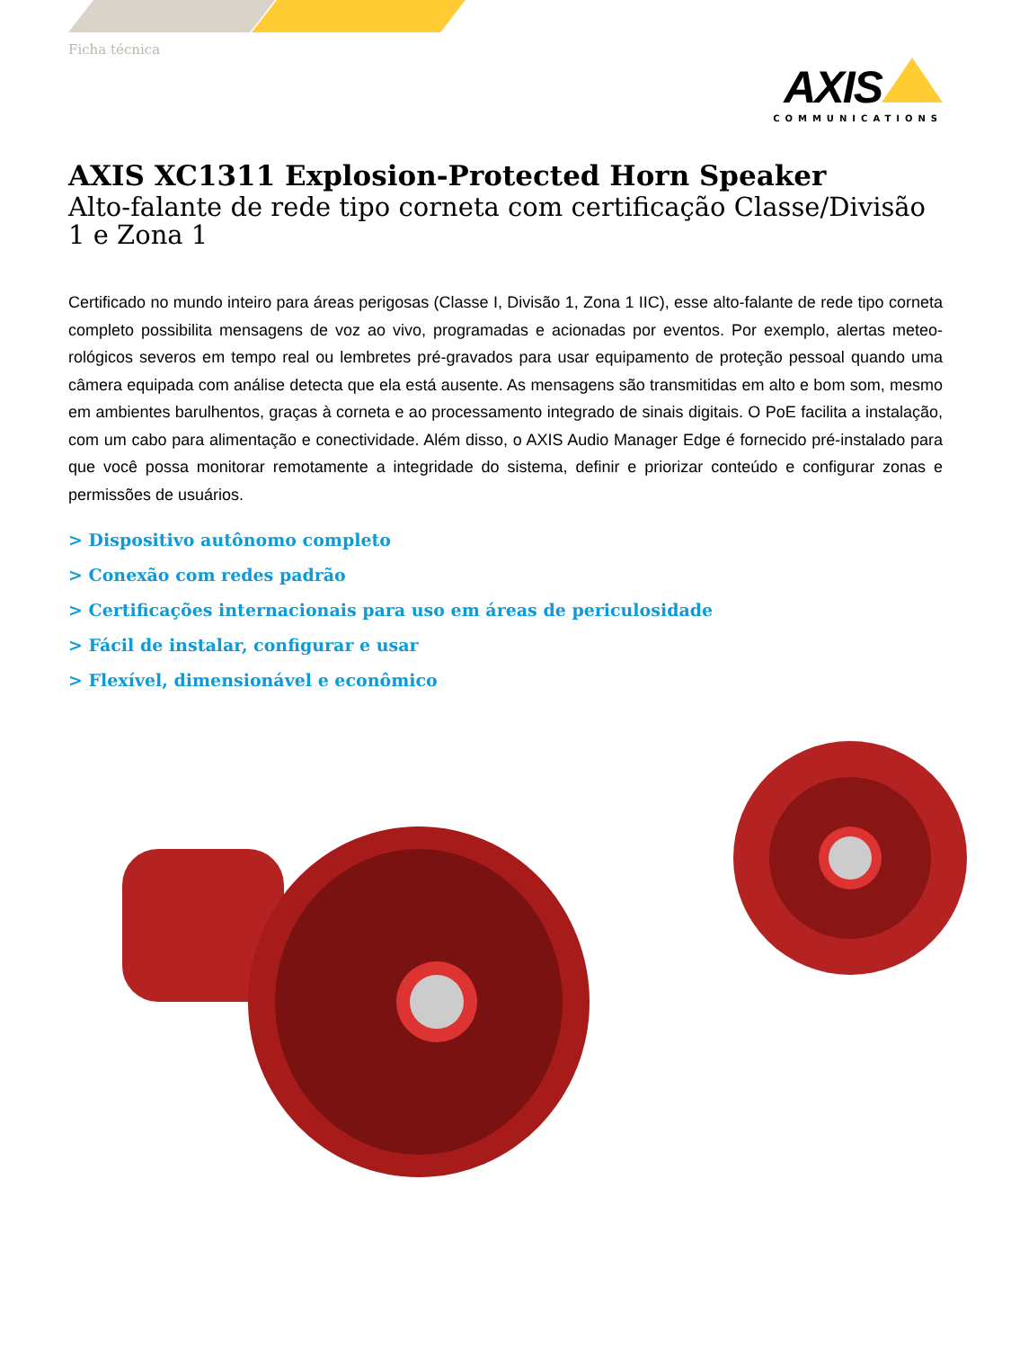Ficha técnica
AXIS
COMMUNICATIONS
AXIS XC1311 Explosion-Protected Horn Speaker
Alto-falante de rede tipo corneta com certificação Classe/Divisão 1 e Zona 1
Certificado no mundo inteiro para áreas perigosas (Classe I, Divisão 1, Zona 1 IIC), esse alto-falante de rede tipo corneta completo possibilita mensagens de voz ao vivo, programadas e acionadas por eventos. Por exemplo, alertas meteo-rológicos severos em tempo real ou lembretes pré-gravados para usar equipamento de proteção pessoal quando uma câmera equipada com análise detecta que ela está ausente. As mensagens são transmitidas em alto e bom som, mesmo em ambientes barulhentos, graças à corneta e ao processamento integrado de sinais digitais. O PoE facilita a instalação, com um cabo para alimentação e conectividade. Além disso, o AXIS Audio Manager Edge é fornecido pré-instalado para que você possa monitorar remotamente a integridade do sistema, definir e priorizar conteúdo e configurar zonas e permissões de usuários.
> Dispositivo autônomo completo
> Conexão com redes padrão
> Certificações internacionais para uso em áreas de periculosidade
> Fácil de instalar, configurar e usar
> Flexível, dimensionável e econômico